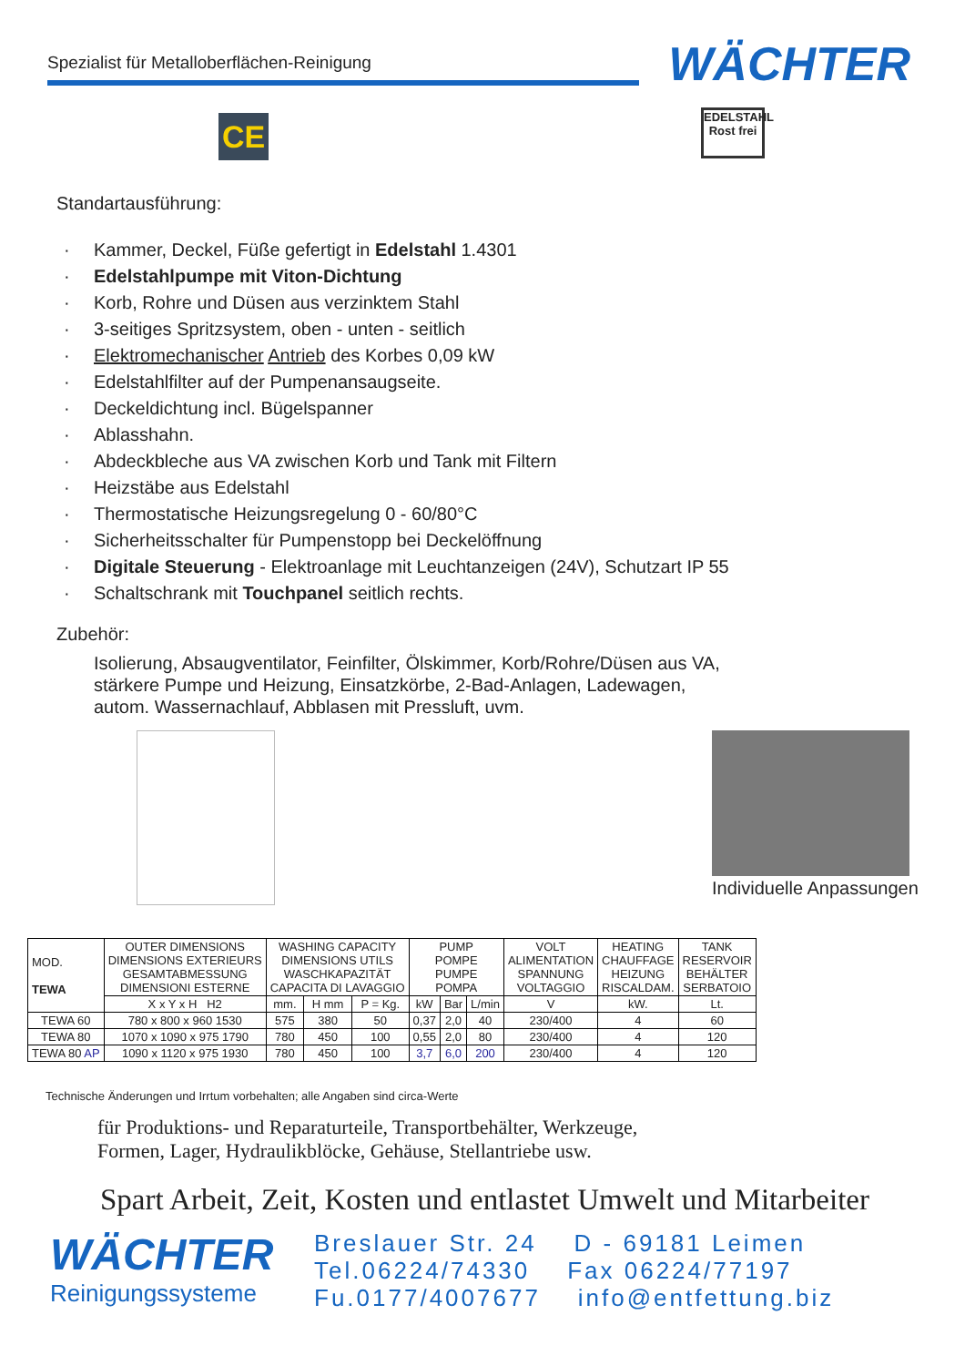Spezialist für Metalloberflächen-Reinigung
WÄCHTER
CE
EDELSTAHL
Rost frei
Standartausführung:
· Kammer, Deckel, Füße gefertigt in Edelstahl 1.4301
· Edelstahlpumpe mit Viton-Dichtung
· Korb, Rohre und Düsen aus verzinktem Stahl
· 3-seitiges Spritzsystem, oben - unten - seitlich
· Elektromechanischer Antrieb des Korbes 0,09 kW
· Edelstahlfilter auf der Pumpenansaugseite.
· Deckeldichtung incl. Bügelspanner
· Ablasshahn.
· Abdeckbleche aus VA zwischen Korb und Tank mit Filtern
· Heizstäbe aus Edelstahl
· Thermostatische Heizungsregelung 0 - 60/80°C
· Sicherheitsschalter für Pumpenstopp bei Deckelöffnung
· Digitale Steuerung - Elektroanlage mit Leuchtanzeigen (24V), Schutzart IP 55
· Schaltschrank mit Touchpanel seitlich rechts.
Zubehör:
Isolierung, Absaugventilator, Feinfilter, Ölskimmer, Korb/Rohre/Düsen aus VA,
stärkere Pumpe und Heizung, Einsatzkörbe, 2-Bad-Anlagen, Ladewagen,
autom. Wassernachlauf, Abblasen mit Pressluft, uvm.
Individuelle Anpassungen
| MOD. TEWA | OUTER DIMENSIONS DIMENSIONS EXTERIEURS GESAMTABMESSUNG DIMENSIONI ESTERNE | WASHING CAPACITY DIMENSIONS UTILS WASCHKAPAZITÄT CAPACITA DI LAVAGGIO | | | PUMP POMPE PUMPE POMPA | | | VOLT ALIMENTATION SPANNUNG VOLTAGGIO | HEATING CHAUFFAGE HEIZUNG RISCALDAM. | TANK RESERVOIR BEHÄLTER SERBATOIO |
| --- | --- | --- | --- | --- | --- | --- | --- | --- | --- | --- |
| | X x Y x H H2 | mm. | H mm | P = Kg. | kW | Bar | L/min | V | kW. | Lt. |
| TEWA 60 | 780 x 800 x 960 1530 | 575 | 380 | 50 | 0,37 | 2,0 | 40 | 230/400 | 4 | 60 |
| TEWA 80 | 1070 x 1090 x 975 1790 | 780 | 450 | 100 | 0,55 | 2,0 | 80 | 230/400 | 4 | 120 |
| TEWA 80 AP | 1090 x 1120 x 975 1930 | 780 | 450 | 100 | 3,7 | 6,0 | 200 | 230/400 | 4 | 120 |
Technische Änderungen und Irrtum vorbehalten; alle Angaben sind circa-Werte
für Produktions- und Reparaturteile, Transportbehälter, Werkzeuge,
Formen, Lager, Hydraulikblöcke, Gehäuse, Stellantriebe usw.
Spart Arbeit, Zeit, Kosten und entlastet Umwelt und Mitarbeiter
WÄCHTER
Reinigungssysteme
Breslauer Str. 24 D - 69181 Leimen
Tel.06224/74330 Fax 06224/77197
Fu.0177/4007677 info@entfettung.biz